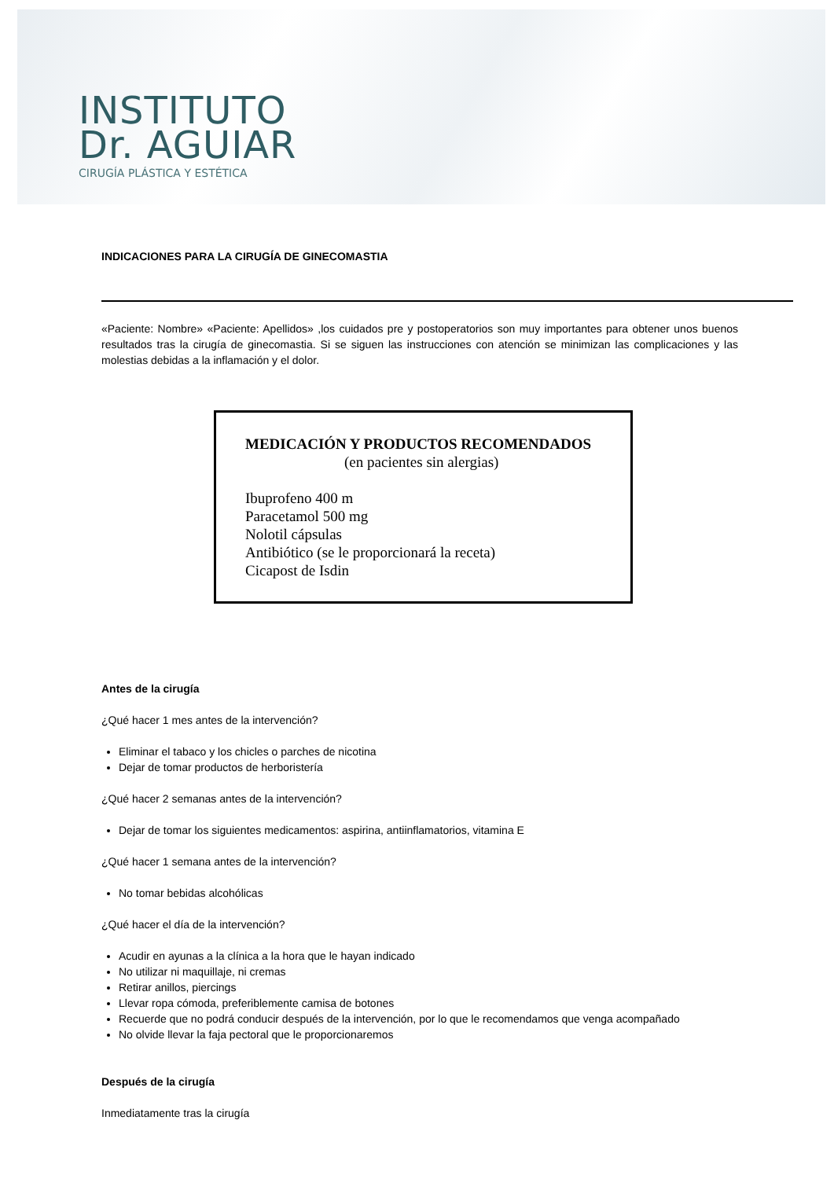INSTITUTO
Dr. AGUIAR
CIRUGÍA PLÁSTICA Y ESTÉTICA
INDICACIONES PARA LA CIRUGÍA DE GINECOMASTIA
«Paciente: Nombre» «Paciente: Apellidos» ,los cuidados pre y postoperatorios son muy importantes para obtener unos buenos resultados tras la cirugía de ginecomastia. Si se siguen las instrucciones con atención se minimizan las complicaciones y las molestias debidas a la inflamación y el dolor.
MEDICACIÓN Y PRODUCTOS RECOMENDADOS
(en pacientes sin alergias)
Ibuprofeno 400 m
Paracetamol 500 mg
Nolotil cápsulas
Antibiótico (se le proporcionará la receta)
Cicapost de Isdin
Antes de la cirugía
¿Qué hacer 1 mes antes de la intervención?
Eliminar el tabaco y los chicles o parches de nicotina
Dejar de tomar productos de herboristería
¿Qué hacer 2 semanas antes de la intervención?
Dejar de tomar los siguientes medicamentos: aspirina, antiinflamatorios, vitamina E
¿Qué hacer 1 semana antes de la intervención?
No tomar bebidas alcohólicas
¿Qué hacer el día de la intervención?
Acudir en ayunas a la clínica a la hora que le hayan indicado
No utilizar ni maquillaje, ni cremas
Retirar anillos, piercings
Llevar ropa cómoda, preferiblemente camisa de botones
Recuerde que no podrá conducir después de la intervención, por lo que le recomendamos que venga acompañado
No olvide llevar la faja pectoral que le proporcionaremos
Después de la cirugía
Inmediatamente tras la cirugía